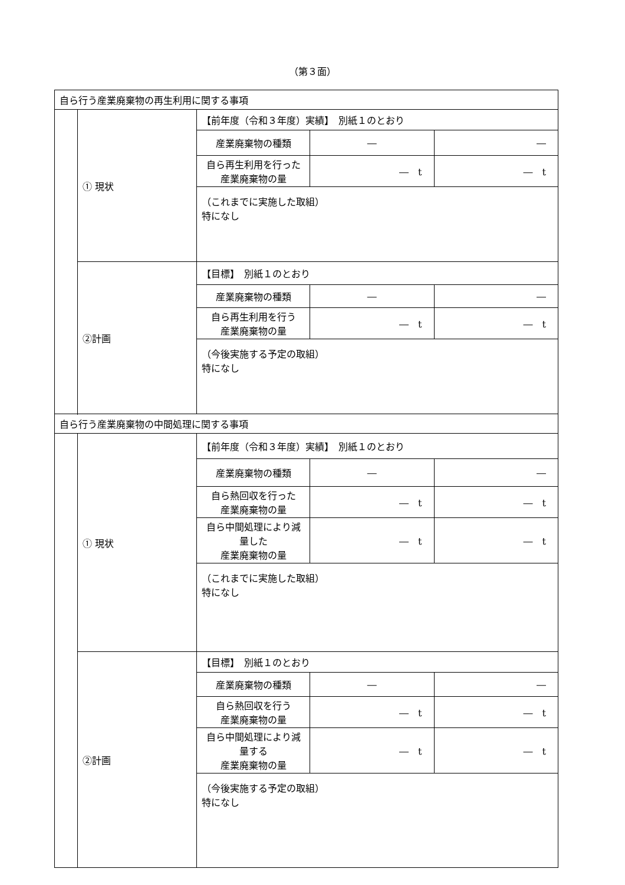（第３面）
| 自ら行う産業廃棄物の再生利用に関する事項 | | | | |
| | ① 現状 | 【前年度（令和３年度）実績】 別紙１のとおり | | |
| | | 産業廃棄物の種類 | ― | ― |
| | | 自ら再生利用を行った 産業廃棄物の量 | ― t | ― t |
| | | （これまでに実施した取組） 特になし | | |
| | ②計画 | 【目標】 別紙１のとおり | | |
| | | 産業廃棄物の種類 | ― | ― |
| | | 自ら再生利用を行う 産業廃棄物の量 | ― t | ― t |
| | | （今後実施する予定の取組） 特になし | | |
| 自ら行う産業廃棄物の中間処理に関する事項 | | | | |
| | ① 現状 | 【前年度（令和３年度）実績】 別紙１のとおり | | |
| | | 産業廃棄物の種類 | ― | ― |
| | | 自ら熱回収を行った 産業廃棄物の量 | ― t | ― t |
| | | 自ら中間処理により減量した 産業廃棄物の量 | ― t | ― t |
| | | （これまでに実施した取組） 特になし | | |
| | ②計画 | 【目標】 別紙１のとおり | | |
| | | 産業廃棄物の種類 | ― | ― |
| | | 自ら熱回収を行う 産業廃棄物の量 | ― t | ― t |
| | | 自ら中間処理により減量する 産業廃棄物の量 | ― t | ― t |
| | | （今後実施する予定の取組） 特になし | | |